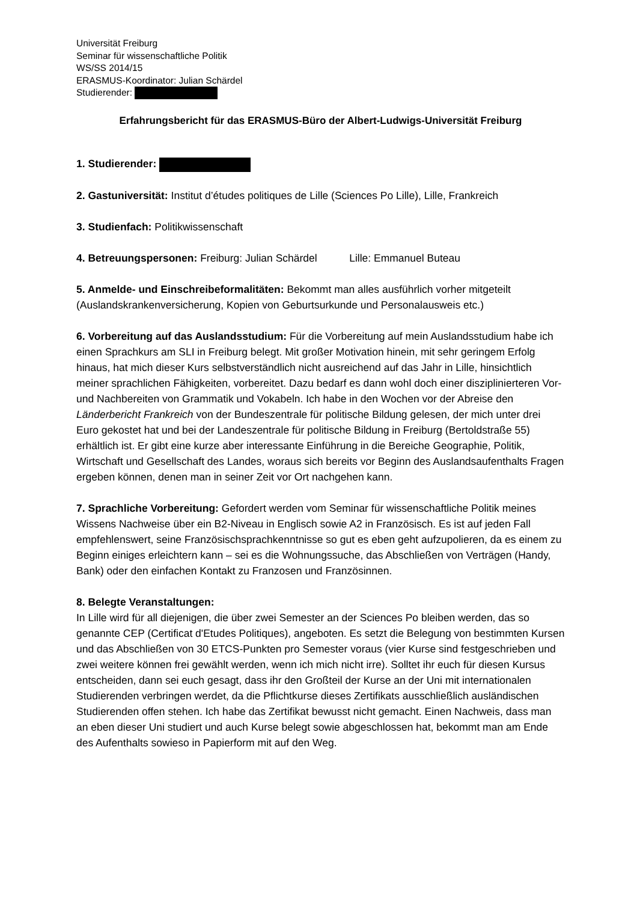Universität Freiburg
Seminar für wissenschaftliche Politik
WS/SS 2014/15
ERASMUS-Koordinator: Julian Schärdel
Studierender:
Erfahrungsbericht für das ERASMUS-Büro der Albert-Ludwigs-Universität Freiburg
1. Studierender:
2. Gastuniversität: Institut d’études politiques de Lille (Sciences Po Lille), Lille, Frankreich
3. Studienfach: Politikwissenschaft
4. Betreuungspersonen: Freiburg: Julian Schärdel Lille: Emmanuel Buteau
5. Anmelde- und Einschreibeformalitäten: Bekommt man alles ausführlich vorher mitgeteilt (Auslandskrankenversicherung, Kopien von Geburtsurkunde und Personalausweis etc.)
6. Vorbereitung auf das Auslandsstudium: Für die Vorbereitung auf mein Auslandsstudium habe ich einen Sprachkurs am SLI in Freiburg belegt. Mit großer Motivation hinein, mit sehr geringem Erfolg hinaus, hat mich dieser Kurs selbstverständlich nicht ausreichend auf das Jahr in Lille, hinsichtlich meiner sprachlichen Fähigkeiten, vorbereitet. Dazu bedarf es dann wohl doch einer disziplinierteren Vor- und Nachbereiten von Grammatik und Vokabeln. Ich habe in den Wochen vor der Abreise den Länderbericht Frankreich von der Bundeszentrale für politische Bildung gelesen, der mich unter drei Euro gekostet hat und bei der Landeszentrale für politische Bildung in Freiburg (Bertoldstraße 55) erhältlich ist. Er gibt eine kurze aber interessante Einführung in die Bereiche Geographie, Politik, Wirtschaft und Gesellschaft des Landes, woraus sich bereits vor Beginn des Auslandsaufenthalts Fragen ergeben können, denen man in seiner Zeit vor Ort nachgehen kann.
7. Sprachliche Vorbereitung: Gefordert werden vom Seminar für wissenschaftliche Politik meines Wissens Nachweise über ein B2-Niveau in Englisch sowie A2 in Französisch. Es ist auf jeden Fall empfehlenswert, seine Französischsprachkenntnisse so gut es eben geht aufzupolieren, da es einem zu Beginn einiges erleichtern kann – sei es die Wohnungssuche, das Abschließen von Verträgen (Handy, Bank) oder den einfachen Kontakt zu Franzosen und Französinnen.
8. Belegte Veranstaltungen:
In Lille wird für all diejenigen, die über zwei Semester an der Sciences Po bleiben werden, das so genannte CEP (Certificat d'Etudes Politiques), angeboten. Es setzt die Belegung von bestimmten Kursen und das Abschließen von 30 ETCS-Punkten pro Semester voraus (vier Kurse sind festgeschrieben und zwei weitere können frei gewählt werden, wenn ich mich nicht irre). Solltet ihr euch für diesen Kursus entscheiden, dann sei euch gesagt, dass ihr den Großteil der Kurse an der Uni mit internationalen Studierenden verbringen werdet, da die Pflichtkurse dieses Zertifikats ausschließlich ausländischen Studierenden offen stehen. Ich habe das Zertifikat bewusst nicht gemacht. Einen Nachweis, dass man an eben dieser Uni studiert und auch Kurse belegt sowie abgeschlossen hat, bekommt man am Ende des Aufenthalts sowieso in Papierform mit auf den Weg.